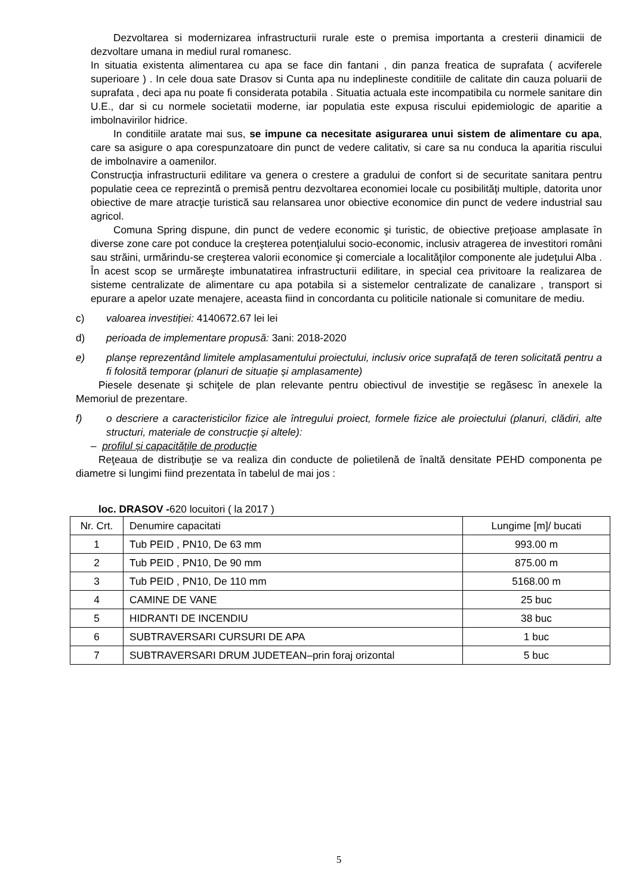Dezvoltarea si modernizarea infrastructurii rurale este o premisa importanta a cresterii dinamicii de dezvoltare umana in mediul rural romanesc.
In situatia existenta alimentarea cu apa se face din fantani , din panza freatica de suprafata ( acviferele superioare ) . In cele doua sate Drasov si Cunta apa nu indeplineste conditiile de calitate din cauza poluarii de suprafata , deci apa nu poate fi considerata potabila . Situatia actuala este incompatibila cu normele sanitare din U.E., dar si cu normele societatii moderne, iar populatia este expusa riscului epidemiologic de aparitie a imbolnavirilor hidrice.
In conditiile aratate mai sus, se impune ca necesitate asigurarea unui sistem de alimentare cu apa, care sa asigure o apa corespunzatoare din punct de vedere calitativ, si care sa nu conduca la aparitia riscului de imbolnavire a oamenilor.
Construcţia infrastructurii edilitare va genera o crestere a gradului de confort si de securitate sanitara pentru populatie ceea ce reprezintă o premisă pentru dezvoltarea economiei locale cu posibilităţi multiple, datorita unor obiective de mare atracţie turistică sau relansarea unor obiective economice din punct de vedere industrial sau agricol.
Comuna Spring dispune, din punct de vedere economic şi turistic, de obiective preţioase amplasate în diverse zone care pot conduce la creşterea potenţialului socio-economic, inclusiv atragerea de investitori români sau străini, urmărindu-se creşterea valorii economice şi comerciale a localităţilor componente ale judeţului Alba . În acest scop se urmăreşte imbunatatirea infrastructurii edilitare, in special cea privitoare la realizarea de sisteme centralizate de alimentare cu apa potabila si a sistemelor centralizate de canalizare , transport si epurare a apelor uzate menajere, aceasta fiind in concordanta cu politicile nationale si comunitare de mediu.
c) valoarea investiției: 4140672.67 lei lei
d) perioada de implementare propusă: 3ani: 2018-2020
e) planșe reprezentând limitele amplasamentului proiectului, inclusiv orice suprafață de teren solicitată pentru a fi folosită temporar (planuri de situație și amplasamente)
Piesele desenate şi schiţele de plan relevante pentru obiectivul de investiţie se regăsesc în anexele la Memoriul de prezentare.
f) o descriere a caracteristicilor fizice ale întregului proiect, formele fizice ale proiectului (planuri, clădiri, alte structuri, materiale de construcție și altele):
– profilul și capacitățile de producție
Reţeaua de distribuţie se va realiza din conducte de polietilenă de înaltă densitate PEHD componenta pe diametre si lungimi fiind prezentata în tabelul de mai jos :
loc. DRASOV -620 locuitori ( la 2017 )
| Nr. Crt. | Denumire capacitati | Lungime [m]/ bucati |
| 1 | Tub PEID , PN10, De 63 mm | 993.00 m |
| 2 | Tub PEID , PN10, De 90 mm | 875.00 m |
| 3 | Tub PEID , PN10, De 110 mm | 5168.00 m |
| 4 | CAMINE DE VANE | 25 buc |
| 5 | HIDRANTI DE INCENDIU | 38 buc |
| 6 | SUBTRAVERSARI CURSURI DE APA | 1 buc |
| 7 | SUBTRAVERSARI DRUM JUDETEAN–prin foraj orizontal | 5 buc |
5